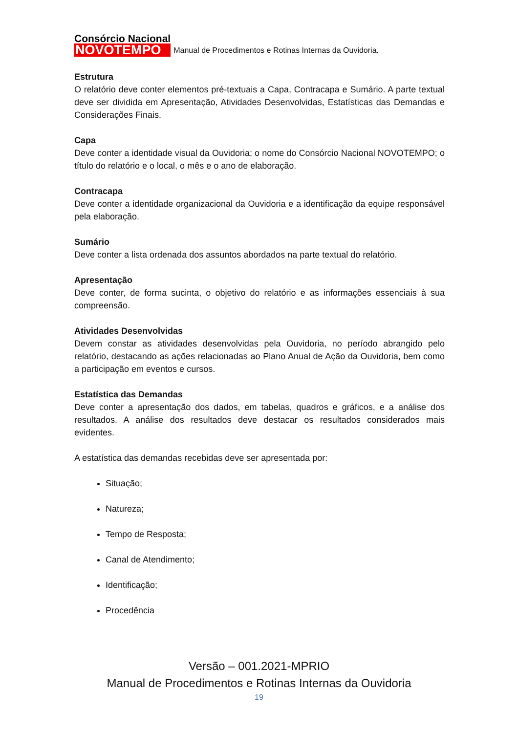Consórcio Nacional
NOVOTEMPO
Manual de Procedimentos e Rotinas Internas da Ouvidoria.
Estrutura
O relatório deve conter elementos pré-textuais a Capa, Contracapa e Sumário. A parte textual deve ser dividida em Apresentação, Atividades Desenvolvidas, Estatísticas das Demandas e Considerações Finais.
Capa
Deve conter a identidade visual da Ouvidoria; o nome do Consórcio Nacional NOVOTEMPO; o título do relatório e o local, o mês e o ano de elaboração.
Contracapa
Deve conter a identidade organizacional da Ouvidoria e a identificação da equipe responsável pela elaboração.
Sumário
Deve conter a lista ordenada dos assuntos abordados na parte textual do relatório.
Apresentação
Deve conter, de forma sucinta, o objetivo do relatório e as informações essenciais à sua compreensão.
Atividades Desenvolvidas
Devem constar as atividades desenvolvidas pela Ouvidoria, no período abrangido pelo relatório, destacando as ações relacionadas ao Plano Anual de Ação da Ouvidoria, bem como a participação em eventos e cursos.
Estatística das Demandas
Deve conter a apresentação dos dados, em tabelas, quadros e gráficos, e a análise dos resultados. A análise dos resultados deve destacar os resultados considerados mais evidentes.
A estatística das demandas recebidas deve ser apresentada por:
Situação;
Natureza;
Tempo de Resposta;
Canal de Atendimento;
Identificação;
Procedência
Versão – 001.2021-MPRIO
Manual de Procedimentos e Rotinas Internas da Ouvidoria
19